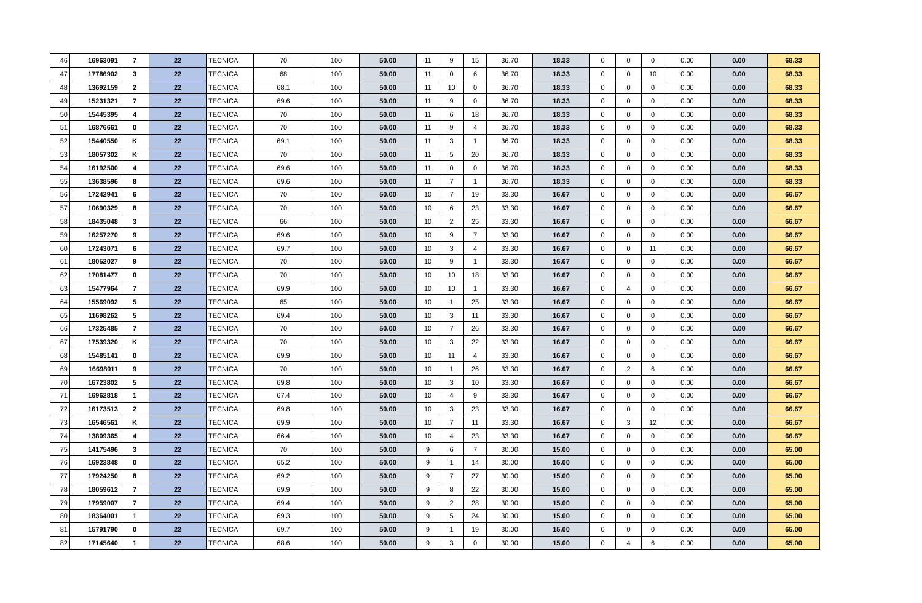| 46 | 16963091 | 7 | 22 | TECNICA | 70 | 100 | 50.00 | 11 | 9 | 15 | 36.70 | 18.33 | 0 | 0 | 0 | 0.00 | 0.00 | 68.33 |
| 47 | 17786902 | 3 | 22 | TECNICA | 68 | 100 | 50.00 | 11 | 0 | 6 | 36.70 | 18.33 | 0 | 0 | 10 | 0.00 | 0.00 | 68.33 |
| 48 | 13692159 | 2 | 22 | TECNICA | 68.1 | 100 | 50.00 | 11 | 10 | 0 | 36.70 | 18.33 | 0 | 0 | 0 | 0.00 | 0.00 | 68.33 |
| 49 | 15231321 | 7 | 22 | TECNICA | 69.6 | 100 | 50.00 | 11 | 9 | 0 | 36.70 | 18.33 | 0 | 0 | 0 | 0.00 | 0.00 | 68.33 |
| 50 | 15445395 | 4 | 22 | TECNICA | 70 | 100 | 50.00 | 11 | 6 | 18 | 36.70 | 18.33 | 0 | 0 | 0 | 0.00 | 0.00 | 68.33 |
| 51 | 16876661 | 0 | 22 | TECNICA | 70 | 100 | 50.00 | 11 | 9 | 4 | 36.70 | 18.33 | 0 | 0 | 0 | 0.00 | 0.00 | 68.33 |
| 52 | 15440550 | K | 22 | TECNICA | 69.1 | 100 | 50.00 | 11 | 3 | 1 | 36.70 | 18.33 | 0 | 0 | 0 | 0.00 | 0.00 | 68.33 |
| 53 | 18057302 | K | 22 | TECNICA | 70 | 100 | 50.00 | 11 | 5 | 20 | 36.70 | 18.33 | 0 | 0 | 0 | 0.00 | 0.00 | 68.33 |
| 54 | 16192500 | 4 | 22 | TECNICA | 69.6 | 100 | 50.00 | 11 | 0 | 0 | 36.70 | 18.33 | 0 | 0 | 0 | 0.00 | 0.00 | 68.33 |
| 55 | 13638596 | 8 | 22 | TECNICA | 69.6 | 100 | 50.00 | 11 | 7 | 1 | 36.70 | 18.33 | 0 | 0 | 0 | 0.00 | 0.00 | 68.33 |
| 56 | 17242941 | 6 | 22 | TECNICA | 70 | 100 | 50.00 | 10 | 7 | 19 | 33.30 | 16.67 | 0 | 0 | 0 | 0.00 | 0.00 | 66.67 |
| 57 | 10690329 | 8 | 22 | TECNICA | 70 | 100 | 50.00 | 10 | 6 | 23 | 33.30 | 16.67 | 0 | 0 | 0 | 0.00 | 0.00 | 66.67 |
| 58 | 18435048 | 3 | 22 | TECNICA | 66 | 100 | 50.00 | 10 | 2 | 25 | 33.30 | 16.67 | 0 | 0 | 0 | 0.00 | 0.00 | 66.67 |
| 59 | 16257270 | 9 | 22 | TECNICA | 69.6 | 100 | 50.00 | 10 | 9 | 7 | 33.30 | 16.67 | 0 | 0 | 0 | 0.00 | 0.00 | 66.67 |
| 60 | 17243071 | 6 | 22 | TECNICA | 69.7 | 100 | 50.00 | 10 | 3 | 4 | 33.30 | 16.67 | 0 | 0 | 11 | 0.00 | 0.00 | 66.67 |
| 61 | 18052027 | 9 | 22 | TECNICA | 70 | 100 | 50.00 | 10 | 9 | 1 | 33.30 | 16.67 | 0 | 0 | 0 | 0.00 | 0.00 | 66.67 |
| 62 | 17081477 | 0 | 22 | TECNICA | 70 | 100 | 50.00 | 10 | 10 | 18 | 33.30 | 16.67 | 0 | 0 | 0 | 0.00 | 0.00 | 66.67 |
| 63 | 15477964 | 7 | 22 | TECNICA | 69.9 | 100 | 50.00 | 10 | 10 | 1 | 33.30 | 16.67 | 0 | 4 | 0 | 0.00 | 0.00 | 66.67 |
| 64 | 15569092 | 5 | 22 | TECNICA | 65 | 100 | 50.00 | 10 | 1 | 25 | 33.30 | 16.67 | 0 | 0 | 0 | 0.00 | 0.00 | 66.67 |
| 65 | 11698262 | 5 | 22 | TECNICA | 69.4 | 100 | 50.00 | 10 | 3 | 11 | 33.30 | 16.67 | 0 | 0 | 0 | 0.00 | 0.00 | 66.67 |
| 66 | 17325485 | 7 | 22 | TECNICA | 70 | 100 | 50.00 | 10 | 7 | 26 | 33.30 | 16.67 | 0 | 0 | 0 | 0.00 | 0.00 | 66.67 |
| 67 | 17539320 | K | 22 | TECNICA | 70 | 100 | 50.00 | 10 | 3 | 22 | 33.30 | 16.67 | 0 | 0 | 0 | 0.00 | 0.00 | 66.67 |
| 68 | 15485141 | 0 | 22 | TECNICA | 69.9 | 100 | 50.00 | 10 | 11 | 4 | 33.30 | 16.67 | 0 | 0 | 0 | 0.00 | 0.00 | 66.67 |
| 69 | 16698011 | 9 | 22 | TECNICA | 70 | 100 | 50.00 | 10 | 1 | 26 | 33.30 | 16.67 | 0 | 2 | 6 | 0.00 | 0.00 | 66.67 |
| 70 | 16723802 | 5 | 22 | TECNICA | 69.8 | 100 | 50.00 | 10 | 3 | 10 | 33.30 | 16.67 | 0 | 0 | 0 | 0.00 | 0.00 | 66.67 |
| 71 | 16962818 | 1 | 22 | TECNICA | 67.4 | 100 | 50.00 | 10 | 4 | 9 | 33.30 | 16.67 | 0 | 0 | 0 | 0.00 | 0.00 | 66.67 |
| 72 | 16173513 | 2 | 22 | TECNICA | 69.8 | 100 | 50.00 | 10 | 3 | 23 | 33.30 | 16.67 | 0 | 0 | 0 | 0.00 | 0.00 | 66.67 |
| 73 | 16546561 | K | 22 | TECNICA | 69.9 | 100 | 50.00 | 10 | 7 | 11 | 33.30 | 16.67 | 0 | 3 | 12 | 0.00 | 0.00 | 66.67 |
| 74 | 13809365 | 4 | 22 | TECNICA | 66.4 | 100 | 50.00 | 10 | 4 | 23 | 33.30 | 16.67 | 0 | 0 | 0 | 0.00 | 0.00 | 66.67 |
| 75 | 14175496 | 3 | 22 | TECNICA | 70 | 100 | 50.00 | 9 | 6 | 7 | 30.00 | 15.00 | 0 | 0 | 0 | 0.00 | 0.00 | 65.00 |
| 76 | 16923848 | 0 | 22 | TECNICA | 65.2 | 100 | 50.00 | 9 | 1 | 14 | 30.00 | 15.00 | 0 | 0 | 0 | 0.00 | 0.00 | 65.00 |
| 77 | 17924250 | 8 | 22 | TECNICA | 69.2 | 100 | 50.00 | 9 | 7 | 27 | 30.00 | 15.00 | 0 | 0 | 0 | 0.00 | 0.00 | 65.00 |
| 78 | 18059612 | 7 | 22 | TECNICA | 69.9 | 100 | 50.00 | 9 | 8 | 22 | 30.00 | 15.00 | 0 | 0 | 0 | 0.00 | 0.00 | 65.00 |
| 79 | 17959007 | 7 | 22 | TECNICA | 69.4 | 100 | 50.00 | 9 | 2 | 28 | 30.00 | 15.00 | 0 | 0 | 0 | 0.00 | 0.00 | 65.00 |
| 80 | 18364001 | 1 | 22 | TECNICA | 69.3 | 100 | 50.00 | 9 | 5 | 24 | 30.00 | 15.00 | 0 | 0 | 0 | 0.00 | 0.00 | 65.00 |
| 81 | 15791790 | 0 | 22 | TECNICA | 69.7 | 100 | 50.00 | 9 | 1 | 19 | 30.00 | 15.00 | 0 | 0 | 0 | 0.00 | 0.00 | 65.00 |
| 82 | 17145640 | 1 | 22 | TECNICA | 68.6 | 100 | 50.00 | 9 | 3 | 0 | 30.00 | 15.00 | 0 | 4 | 6 | 0.00 | 0.00 | 65.00 |